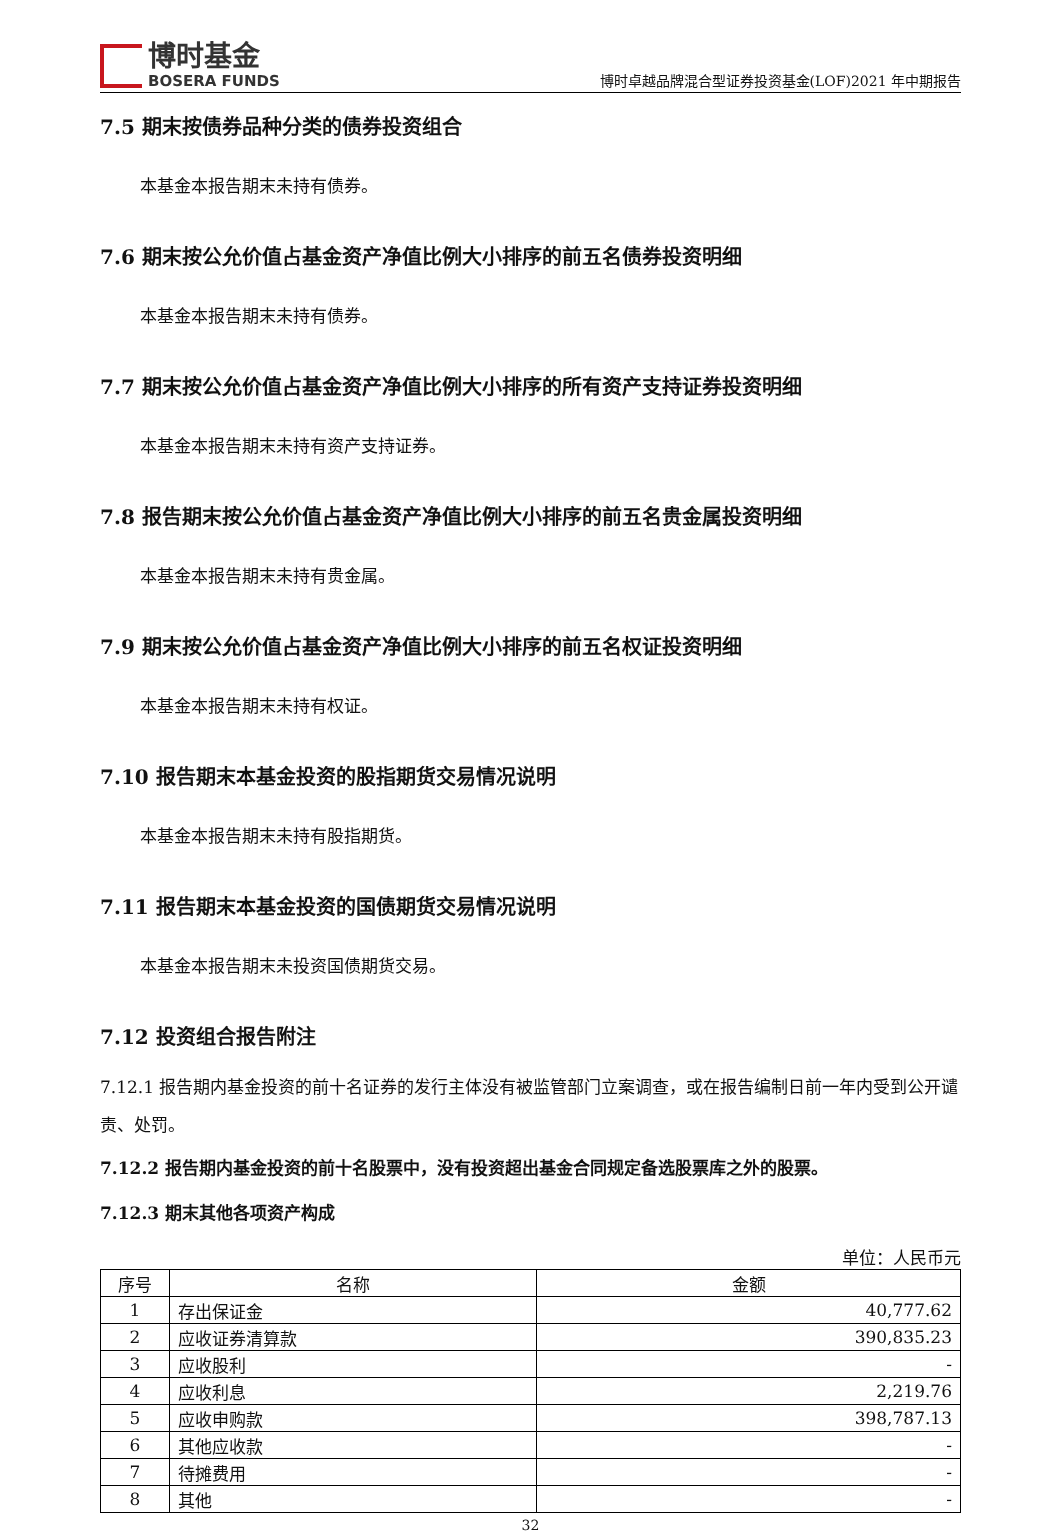博时基金
BOSERA FUNDS
博时卓越品牌混合型证券投资基金(LOF)2021 年中期报告
7.5 期末按债券品种分类的债券投资组合
本基金本报告期末未持有债券。
7.6 期末按公允价值占基金资产净值比例大小排序的前五名债券投资明细
本基金本报告期末未持有债券。
7.7 期末按公允价值占基金资产净值比例大小排序的所有资产支持证券投资明细
本基金本报告期末未持有资产支持证券。
7.8 报告期末按公允价值占基金资产净值比例大小排序的前五名贵金属投资明细
本基金本报告期末未持有贵金属。
7.9 期末按公允价值占基金资产净值比例大小排序的前五名权证投资明细
本基金本报告期末未持有权证。
7.10 报告期末本基金投资的股指期货交易情况说明
本基金本报告期末未持有股指期货。
7.11 报告期末本基金投资的国债期货交易情况说明
本基金本报告期末未投资国债期货交易。
7.12 投资组合报告附注
7.12.1 报告期内基金投资的前十名证券的发行主体没有被监管部门立案调查，或在报告编制日前一年内受到公开谴责、处罚。
7.12.2 报告期内基金投资的前十名股票中，没有投资超出基金合同规定备选股票库之外的股票。
7.12.3 期末其他各项资产构成
单位：人民币元
| 序号 | 名称 | 金额 |
| --- | --- | --- |
| 1 | 存出保证金 | 40,777.62 |
| 2 | 应收证券清算款 | 390,835.23 |
| 3 | 应收股利 | - |
| 4 | 应收利息 | 2,219.76 |
| 5 | 应收申购款 | 398,787.13 |
| 6 | 其他应收款 | - |
| 7 | 待摊费用 | - |
| 8 | 其他 | - |
32